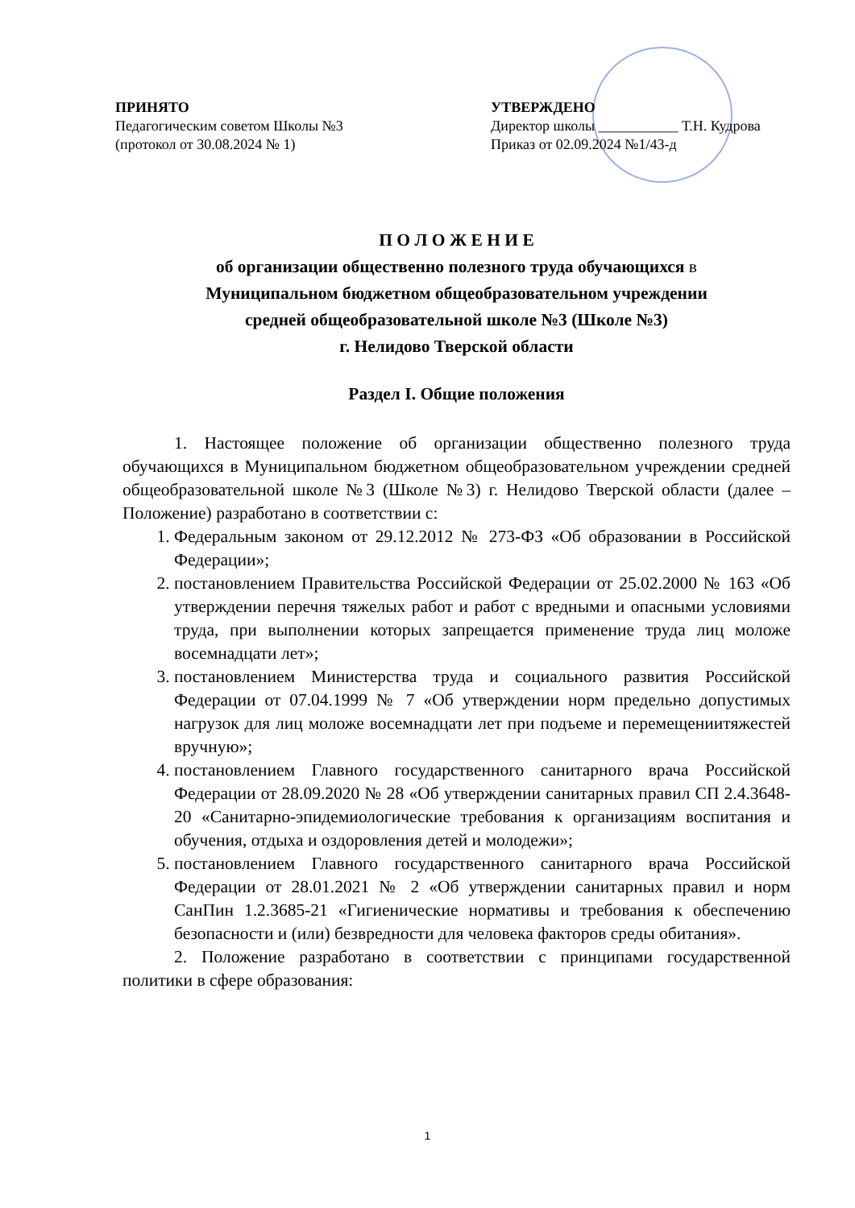ПРИНЯТО
Педагогическим советом Школы №3
(протокол от 30.08.2024 № 1)
УТВЕРЖДЕНО
Директор школы ___________ Т.Н. Кудрова
Приказ от 02.09.2024 №1/43-д
П О Л О Ж Е Н И Е
об организации общественно полезного труда обучающихся в
Муниципальном бюджетном общеобразовательном учреждении
средней общеобразовательной школе №3 (Школе №3)
г. Нелидово Тверской области
Раздел I. Общие положения
1. Настоящее положение об организации общественно полезного труда обучающихся в Муниципальном бюджетном общеобразовательном учреждении средней общеобразовательной школе №3 (Школе №3) г. Нелидово Тверской области (далее – Положение) разработано в соответствии с:
1. Федеральным законом от 29.12.2012 № 273-ФЗ «Об образовании в Российской Федерации»;
2. постановлением Правительства Российской Федерации от 25.02.2000 № 163 «Об утверждении перечня тяжелых работ и работ с вредными и опасными условиями труда, при выполнении которых запрещается применение труда лиц моложе восемнадцати лет»;
3. постановлением Министерства труда и социального развития Российской Федерации от 07.04.1999 № 7 «Об утверждении норм предельно допустимых нагрузок для лиц моложе восемнадцати лет при подъеме и перемещениитяжестей вручную»;
4. постановлением Главного государственного санитарного врача Российской Федерации от 28.09.2020 № 28 «Об утверждении санитарных правил СП 2.4.3648-20 «Санитарно-эпидемиологические требования к организациям воспитания и обучения, отдыха и оздоровления детей и молодежи»;
5. постановлением Главного государственного санитарного врача Российской Федерации от 28.01.2021 № 2 «Об утверждении санитарных правил и норм СанПин 1.2.3685-21 «Гигиенические нормативы и требования к обеспечению безопасности и (или) безвредности для человека факторов среды обитания».
2. Положение разработано в соответствии с принципами государственной политики в сфере образования:
1